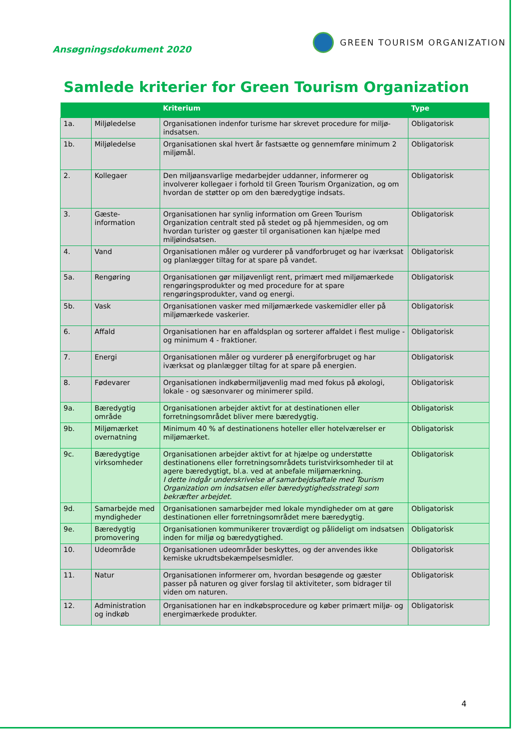Ansøgningsdokument 2020
GREEN TOURISM ORGANIZATION
Samlede kriterier for Green Tourism Organization
| | | Kriterium | Type |
| --- | --- | --- | --- |
| 1a. | Miljøledelse | Organisationen indenfor turisme har skrevet procedure for miljø-indsatsen. | Obligatorisk |
| 1b. | Miljøledelse | Organisationen skal hvert år fastsætte og gennemføre minimum 2 miljømål. | Obligatorisk |
| 2. | Kollegaer | Den miljøansvarlige medarbejder uddanner, informerer og involverer kollegaer i forhold til Green Tourism Organization, og om hvordan de støtter op om den bæredygtige indsats. | Obligatorisk |
| 3. | Gæste-information | Organisationen har synlig information om Green Tourism Organization centralt sted på stedet og på hjemmesiden, og om hvordan turister og gæster til organisationen kan hjælpe med miljøindsatsen. | Obligatorisk |
| 4. | Vand | Organisationen måler og vurderer på vandforbruget og har iværksat og planlægger tiltag for at spare på vandet. | Obligatorisk |
| 5a. | Rengøring | Organisationen gør miljøvenligt rent, primært med miljømærkede rengøringsprodukter og med procedure for at spare rengøringsprodukter, vand og energi. | Obligatorisk |
| 5b. | Vask | Organisationen vasker med miljømærkede vaskemidler eller på miljømærkede vaskerier. | Obligatorisk |
| 6. | Affald | Organisationen har en affaldsplan og sorterer affaldet i flest mulige - og minimum 4 - fraktioner. | Obligatorisk |
| 7. | Energi | Organisationen måler og vurderer på energiforbruget og har iværksat og planlægger tiltag for at spare på energien. | Obligatorisk |
| 8. | Fødevarer | Organisationen indkøbermiljøvenlig mad med fokus på økologi, lokale - og sæsonvarer og minimerer spild. | Obligatorisk |
| 9a. | Bæredygtig område | Organisationen arbejder aktivt for at destinationen eller forretningsområdet bliver mere bæredygtig. | Obligatorisk |
| 9b. | Miljømærket overnatning | Minimum 40 % af destinationens hoteller eller hotelværelser er miljømærket. | Obligatorisk |
| 9c. | Bæredygtige virksomheder | Organisationen arbejder aktivt for at hjælpe og understøtte destinationens eller forretningsområdets turistvirksomheder til at agere bæredygtigt, bl.a. ved at anbefale miljømærkning. I dette indgår underskrivelse af samarbejdsaftale med Tourism Organization om indsatsen eller bæredygtighedsstrategi som bekræfter arbejdet. | Obligatorisk |
| 9d. | Samarbejde med myndigheder | Organisationen samarbejder med lokale myndigheder om at gøre destinationen eller forretningsområdet mere bæredygtig. | Obligatorisk |
| 9e. | Bæredygtig promovering | Organisationen kommunikerer troværdigt og pålideligt om indsatsen inden for miljø og bæredygtighed. | Obligatorisk |
| 10. | Udeområde | Organisationen udeområder beskyttes, og der anvendes ikke kemiske ukrudtsbekæmpelsesmidler. | Obligatorisk |
| 11. | Natur | Organisationen informerer om, hvordan besøgende og gæster passer på naturen og giver forslag til aktiviteter, som bidrager til viden om naturen. | Obligatorisk |
| 12. | Administration og indkøb | Organisationen har en indkøbsprocedure og køber primært miljø- og energimærkede produkter. | Obligatorisk |
4